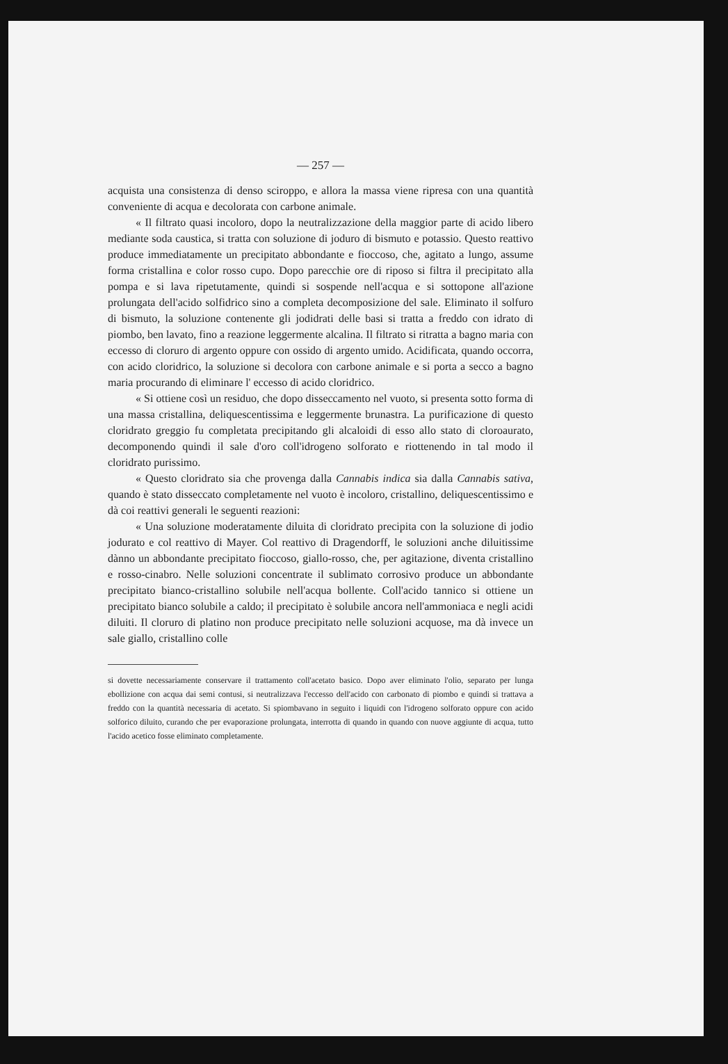— 257 —
acquista una consistenza di denso sciroppo, e allora la massa viene ripresa con una quantità conveniente di acqua e decolorata con carbone animale.
« Il filtrato quasi incoloro, dopo la neutralizzazione della maggior parte di acido libero mediante soda caustica, si tratta con soluzione di joduro di bismuto e potassio. Questo reattivo produce immediatamente un precipitato abbondante e fioccoso, che, agitato a lungo, assume forma cristallina e color rosso cupo. Dopo parecchie ore di riposo si filtra il precipitato alla pompa e si lava ripetutamente, quindi si sospende nell'acqua e si sottopone all'azione prolungata dell'acido solfidrico sino a completa decomposizione del sale. Eliminato il solfuro di bismuto, la soluzione contenente gli jodidrati delle basi si tratta a freddo con idrato di piombo, ben lavato, fino a reazione leggermente alcalina. Il filtrato si ritratta a bagno maria con eccesso di cloruro di argento oppure con ossido di argento umido. Acidificata, quando occorra, con acido cloridrico, la soluzione si decolora con carbone animale e si porta a secco a bagno maria procurando di eliminare l' eccesso di acido cloridrico.
« Si ottiene così un residuo, che dopo disseccamento nel vuoto, si presenta sotto forma di una massa cristallina, deliquescentissima e leggermente brunastra. La purificazione di questo cloridrato greggio fu completata precipitando gli alcaloidi di esso allo stato di cloroaurato, decomponendo quindi il sale d'oro coll'idrogeno solforato e riottenendo in tal modo il cloridrato purissimo.
« Questo cloridrato sia che provenga dalla Cannabis indica sia dalla Cannabis sativa, quando è stato disseccato completamente nel vuoto è incoloro, cristallino, deliquescentissimo e dà coi reattivi generali le seguenti reazioni:
« Una soluzione moderatamente diluita di cloridrato precipita con la soluzione di jodio jodurato e col reattivo di Mayer. Col reattivo di Dragendorff, le soluzioni anche diluitissime dànno un abbondante precipitato fioccoso, giallo-rosso, che, per agitazione, diventa cristallino e rosso-cinabro. Nelle soluzioni concentrate il sublimato corrosivo produce un abbondante precipitato bianco-cristallino solubile nell'acqua bollente. Coll'acido tannico si ottiene un precipitato bianco solubile a caldo; il precipitato è solubile ancora nell'ammoniaca e negli acidi diluiti. Il cloruro di platino non produce precipitato nelle soluzioni acquose, ma dà invece un sale giallo, cristallino colle
si dovette necessariamente conservare il trattamento coll'acetato basico. Dopo aver eliminato l'olio, separato per lunga ebollizione con acqua dai semi contusi, si neutralizzava l'eccesso dell'acido con carbonato di piombo e quindi si trattava a freddo con la quantità necessaria di acetato. Si spiombavano in seguito i liquidi con l'idrogeno solforato oppure con acido solforico diluito, curando che per evaporazione prolungata, interrotta di quando in quando con nuove aggiunte di acqua, tutto l'acido acetico fosse eliminato completamente.